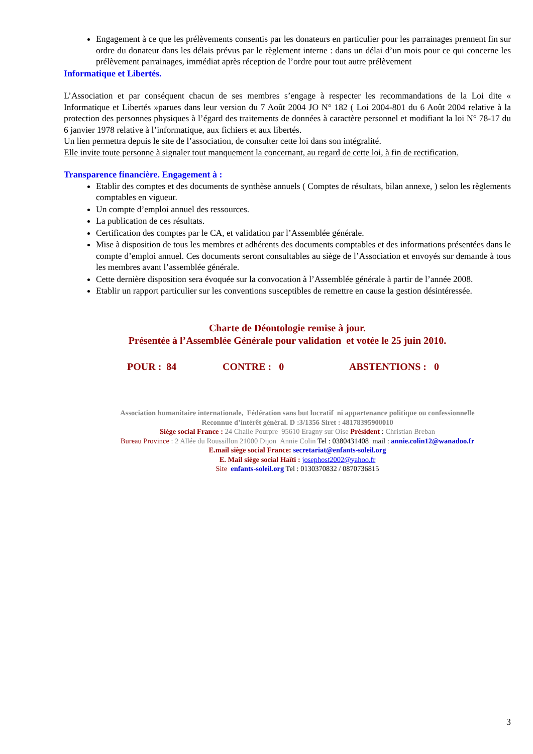Engagement à ce que les prélèvements consentis par les donateurs en particulier pour les parrainages prennent fin sur ordre du donateur dans les délais prévus par le règlement interne : dans un délai d’un mois pour ce qui concerne les prélèvement parrainages, immédiat après réception de l’ordre pour tout autre prélèvement
Informatique et Libertés.
L’Association et par conséquent chacun de ses membres s’engage à respecter les recommandations de la Loi dite « Informatique et Libertés »parues dans leur version du 7 Août 2004 JO N° 182 ( Loi 2004-801 du 6 Août 2004 relative à la protection des personnes physiques à l’égard des traitements de données à caractère personnel et modifiant la loi N° 78-17 du 6 janvier 1978 relative à l’informatique, aux fichiers et aux libertés.
Un lien permettra depuis le site de l’association, de consulter cette loi dans son intégralité.
Elle invite toute personne à signaler tout manquement la concernant, au regard de cette loi, à fin de rectification.
Transparence financière. Engagement à :
Etablir des comptes et des documents de synthèse annuels ( Comptes de résultats, bilan annexe, ) selon les règlements comptables en vigueur.
Un compte d’emploi annuel des ressources.
La publication de ces résultats.
Certification des comptes par le CA, et validation par l’Assemblée générale.
Mise à disposition de tous les membres et adhérents des documents comptables et des informations présentées dans le compte d’emploi annuel. Ces documents seront consultables au siège de l’Association et envoyés sur demande à tous les membres avant l’assemblée générale.
Cette dernière disposition sera évoquée sur la convocation à l’Assemblée générale à partir de l’année 2008.
Etablir un rapport particulier sur les conventions susceptibles de remettre en cause la gestion désintéressée.
Charte de Déontologie remise à jour.
Présentée à l’Assemblée Générale pour validation et votée le 25 juin 2010.
POUR : 84 CONTRE : 0 ABSTENTIONS : 0
Association humanitaire internationale, Fédération sans but lucratif ni appartenance politique ou confessionnelle
Reconnue d’intérêt général. D :3/1356 Siret : 48178395900010
Siège social France : 24 Challe Pourpre 95610 Eragny sur Oise Président : Christian Breban
Bureau Province : 2 Allée du Roussillon 21000 Dijon Annie Colin Tel : 0380431408 mail : annie.colin12@wanadoo.fr
E.mail siège social France: secretariat@enfants-soleil.org
E. Mail siège social Haïti : josephost2002@yahoo.fr
Site enfants-soleil.org Tel : 0130370832 / 0870736815
3